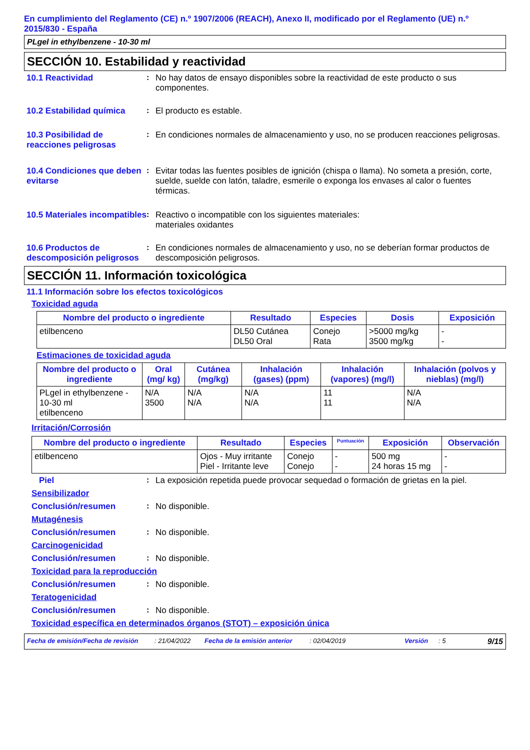En cumplimiento del Reglamento (CE) n.º 1907/2006 (REACH), Anexo II, modificado por el Reglamento (UE) n.º 2015/830 - España
PLgel in ethylbenzene - 10-30 ml
SECCIÓN 10. Estabilidad y reactividad
10.1 Reactividad : No hay datos de ensayo disponibles sobre la reactividad de este producto o sus componentes.
10.2 Estabilidad química
: El producto es estable.
10.3 Posibilidad de reacciones peligrosas
: En condiciones normales de almacenamiento y uso, no se producen reacciones peligrosas.
10.4 Condiciones que deben evitarse
: Evitar todas las fuentes posibles de ignición (chispa o llama). No someta a presión, corte, suelde, suelde con latón, taladre, esmerile o exponga los envases al calor o fuentes térmicas.
10.5 Materiales incompatibles
: Reactivo o incompatible con los siguientes materiales:
materiales oxidantes
10.6 Productos de descomposición peligrosos
: En condiciones normales de almacenamiento y uso, no se deberían formar productos de descomposición peligrosos.
SECCIÓN 11. Información toxicológica
11.1 Información sobre los efectos toxicológicos
Toxicidad aguda
| Nombre del producto o ingrediente | Resultado | Especies | Dosis | Exposición |
| --- | --- | --- | --- | --- |
| etilbenceno | DL50 Cutánea DL50 Oral | Conejo Rata | >5000 mg/kg 3500 mg/kg | - - |
Estimaciones de toxicidad aguda
| Nombre del producto o ingrediente | Oral (mg/ kg) | Cutánea (mg/kg) | Inhalación (gases) (ppm) | Inhalación (vapores) (mg/l) | Inhalación (polvos y nieblas) (mg/l) |
| --- | --- | --- | --- | --- | --- |
| PLgel in ethylbenzene - 10-30 ml etilbenceno | N/A 3500 | N/A N/A | N/A N/A | 11 11 | N/A N/A |
Irritación/Corrosión
| Nombre del producto o ingrediente | Resultado | Especies | Puntuación | Exposición | Observación |
| --- | --- | --- | --- | --- | --- |
| etilbenceno | Ojos - Muy irritante Piel - Irritante leve | Conejo Conejo | - - | 500 mg 24 horas 15 mg | - - |
Piel : La exposición repetida puede provocar sequedad o formación de grietas en la piel.
Sensibilizador
Conclusión/resumen : No disponible.
Mutagénesis
Conclusión/resumen : No disponible.
Carcinogenicidad
Conclusión/resumen : No disponible.
Toxicidad para la reproducción
Conclusión/resumen : No disponible.
Teratogenicidad
Conclusión/resumen : No disponible.
Toxicidad específica en determinados órganos (STOT) – exposición única
Fecha de emisión/Fecha de revisión: 21/04/2022 Fecha de la emisión anterior: 02/04/2019 Versión: 5 9/15